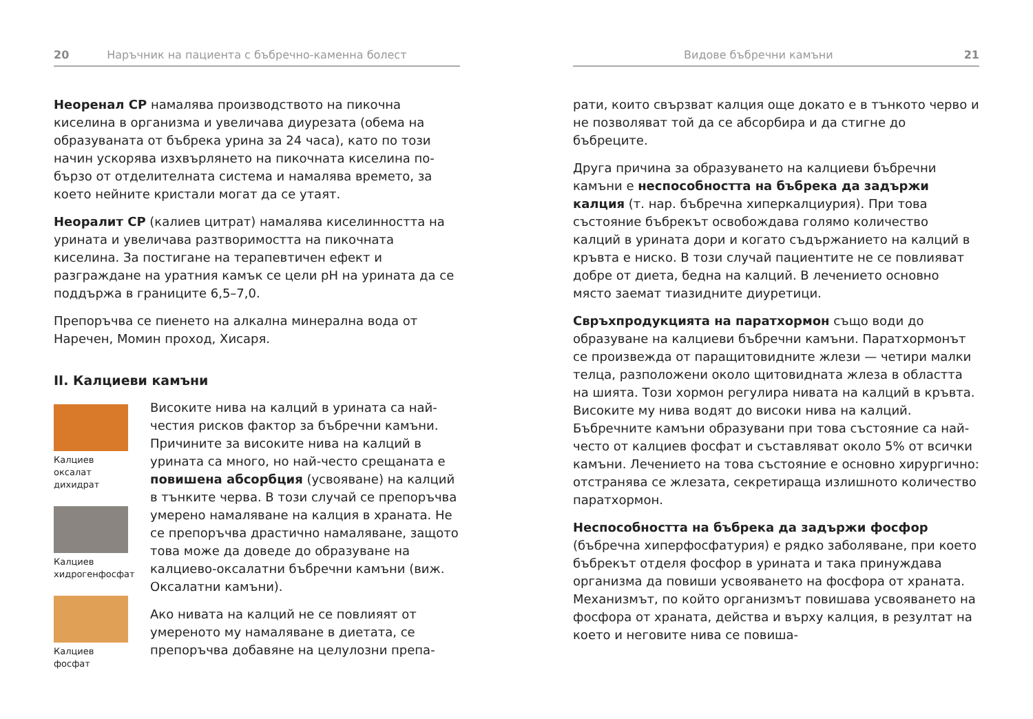20 Наръчник на пациента с бъбречно-каменна болест
Неоренал СР намалява производството на пикочна киселина в организма и увеличава диурезата (обема на образуваната от бъбрека урина за 24 часа), като по този начин ускорява изхвърлянето на пикочната киселина по-бързо от отделителната система и намалява времето, за което нейните кристали могат да се утаят.
Неоралит СР (калиев цитрат) намалява киселинността на урината и увеличава разтворимостта на пикочната киселина. За постигане на терапевтичен ефект и разграждане на уратния камък се цели pH на урината да се поддържа в границите 6,5–7,0.
Препоръчва се пиенето на алкална минерална вода от Наречен, Момин проход, Хисаря.
II. Калциеви камъни
Калциев оксалат дихидрат
Калциев хидрогенфосфат
Калциев фосфат
Високите нива на калций в урината са най-честия рисков фактор за бъбречни камъни. Причините за високите нива на калций в урината са много, но най-често срещаната е повишена абсорбция (усвояване) на калций в тънките черва. В този случай се препоръчва умерено намаляване на калция в храната. Не се препоръчва драстично намаляване, защото това може да доведе до образуване на калциево-оксалатни бъбречни камъни (виж. Оксалатни камъни).
Ако нивата на калций не се повлияят от умереното му намаляване в диетата, се препоръчва добавяне на целулозни препа-
Видове бъбречни камъни 21
рати, които свързват калция още докато е в тънкото черво и не позволяват той да се абсорбира и да стигне до бъбреците.
Друга причина за образуването на калциеви бъбречни камъни е неспособността на бъбрека да задържи калция (т. нар. бъбречна хиперкалциурия). При това състояние бъбрекът освобождава голямо количество калций в урината дори и когато съдържанието на калций в кръвта е ниско. В този случай пациентите не се повлияват добре от диета, бедна на калций. В лечението основно място заемат тиазидните диуретици.
Свръхпродукцията на паратхормон също води до образуване на калциеви бъбречни камъни. Паратхормонът се произвежда от паращитовидните жлези — четири малки телца, разположени около щитовидната жлеза в областта на шията. Този хормон регулира нивата на калций в кръвта. Високите му нива водят до високи нива на калций. Бъбречните камъни образувани при това състояние са най-често от калциев фосфат и съставляват около 5% от всички камъни. Лечението на това състояние е основно хирургично: отстранява се жлезата, секретираща излишното количество паратхормон.
Неспособността на бъбрека да задържи фосфор (бъбречна хиперфосфатурия) е рядко заболяване, при което бъбрекът отделя фосфор в урината и така принуждава организма да повиши усвояването на фосфора от храната. Механизмът, по който организмът повишава усвояването на фосфора от храната, действа и върху калция, в резултат на което и неговите нива се повиша-